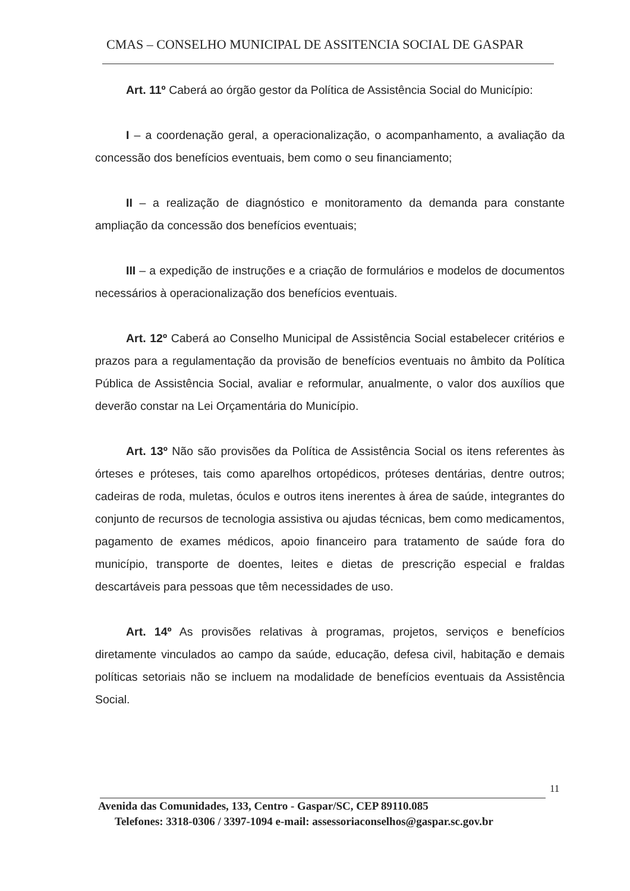CMAS – CONSELHO MUNICIPAL DE ASSITENCIA SOCIAL DE GASPAR
Art. 11º Caberá ao órgão gestor da Política de Assistência Social do Município:
I – a coordenação geral, a operacionalização, o acompanhamento, a avaliação da concessão dos benefícios eventuais, bem como o seu financiamento;
II – a realização de diagnóstico e monitoramento da demanda para constante ampliação da concessão dos benefícios eventuais;
III – a expedição de instruções e a criação de formulários e modelos de documentos necessários à operacionalização dos benefícios eventuais.
Art. 12º Caberá ao Conselho Municipal de Assistência Social estabelecer critérios e prazos para a regulamentação da provisão de benefícios eventuais no âmbito da Política Pública de Assistência Social, avaliar e reformular, anualmente, o valor dos auxílios que deverão constar na Lei Orçamentária do Município.
Art. 13º Não são provisões da Política de Assistência Social os itens referentes às órteses e próteses, tais como aparelhos ortopédicos, próteses dentárias, dentre outros; cadeiras de roda, muletas, óculos e outros itens inerentes à área de saúde, integrantes do conjunto de recursos de tecnologia assistiva ou ajudas técnicas, bem como medicamentos, pagamento de exames médicos, apoio financeiro para tratamento de saúde fora do município, transporte de doentes, leites e dietas de prescrição especial e fraldas descartáveis para pessoas que têm necessidades de uso.
Art. 14º As provisões relativas à programas, projetos, serviços e benefícios diretamente vinculados ao campo da saúde, educação, defesa civil, habitação e demais políticas setoriais não se incluem na modalidade de benefícios eventuais da Assistência Social.
11
Avenida das Comunidades, 133, Centro - Gaspar/SC, CEP 89110.085
Telefones: 3318-0306 / 3397-1094 e-mail: assessoriaconselhos@gaspar.sc.gov.br